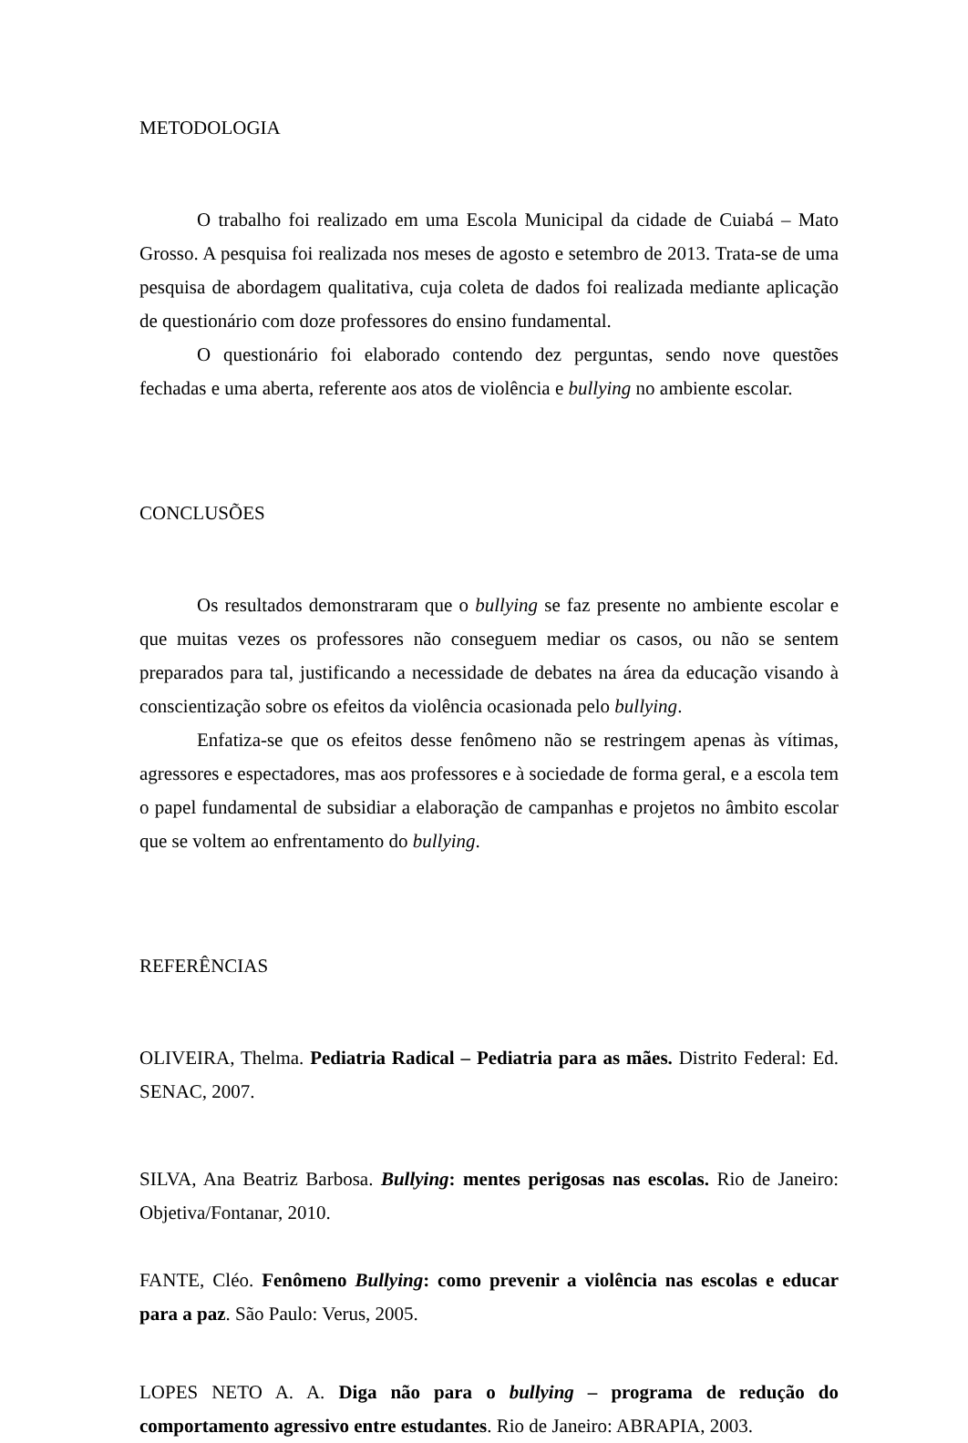METODOLOGIA
O trabalho foi realizado em uma Escola Municipal da cidade de Cuiabá – Mato Grosso. A pesquisa foi realizada nos meses de agosto e setembro de 2013. Trata-se de uma pesquisa de abordagem qualitativa, cuja coleta de dados foi realizada mediante aplicação de questionário com doze professores do ensino fundamental.
O questionário foi elaborado contendo dez perguntas, sendo nove questões fechadas e uma aberta, referente aos atos de violência e bullying no ambiente escolar.
CONCLUSÕES
Os resultados demonstraram que o bullying se faz presente no ambiente escolar e que muitas vezes os professores não conseguem mediar os casos, ou não se sentem preparados para tal, justificando a necessidade de debates na área da educação visando à conscientização sobre os efeitos da violência ocasionada pelo bullying.
Enfatiza-se que os efeitos desse fenômeno não se restringem apenas às vítimas, agressores e espectadores, mas aos professores e à sociedade de forma geral, e a escola tem o papel fundamental de subsidiar a elaboração de campanhas e projetos no âmbito escolar que se voltem ao enfrentamento do bullying.
REFERÊNCIAS
OLIVEIRA, Thelma. Pediatria Radical – Pediatria para as mães. Distrito Federal: Ed. SENAC, 2007.
SILVA, Ana Beatriz Barbosa. Bullying: mentes perigosas nas escolas. Rio de Janeiro: Objetiva/Fontanar, 2010.
FANTE, Cléo. Fenômeno Bullying: como prevenir a violência nas escolas e educar para a paz. São Paulo: Verus, 2005.
LOPES NETO A. A. Diga não para o bullying – programa de redução do comportamento agressivo entre estudantes. Rio de Janeiro: ABRAPIA, 2003.